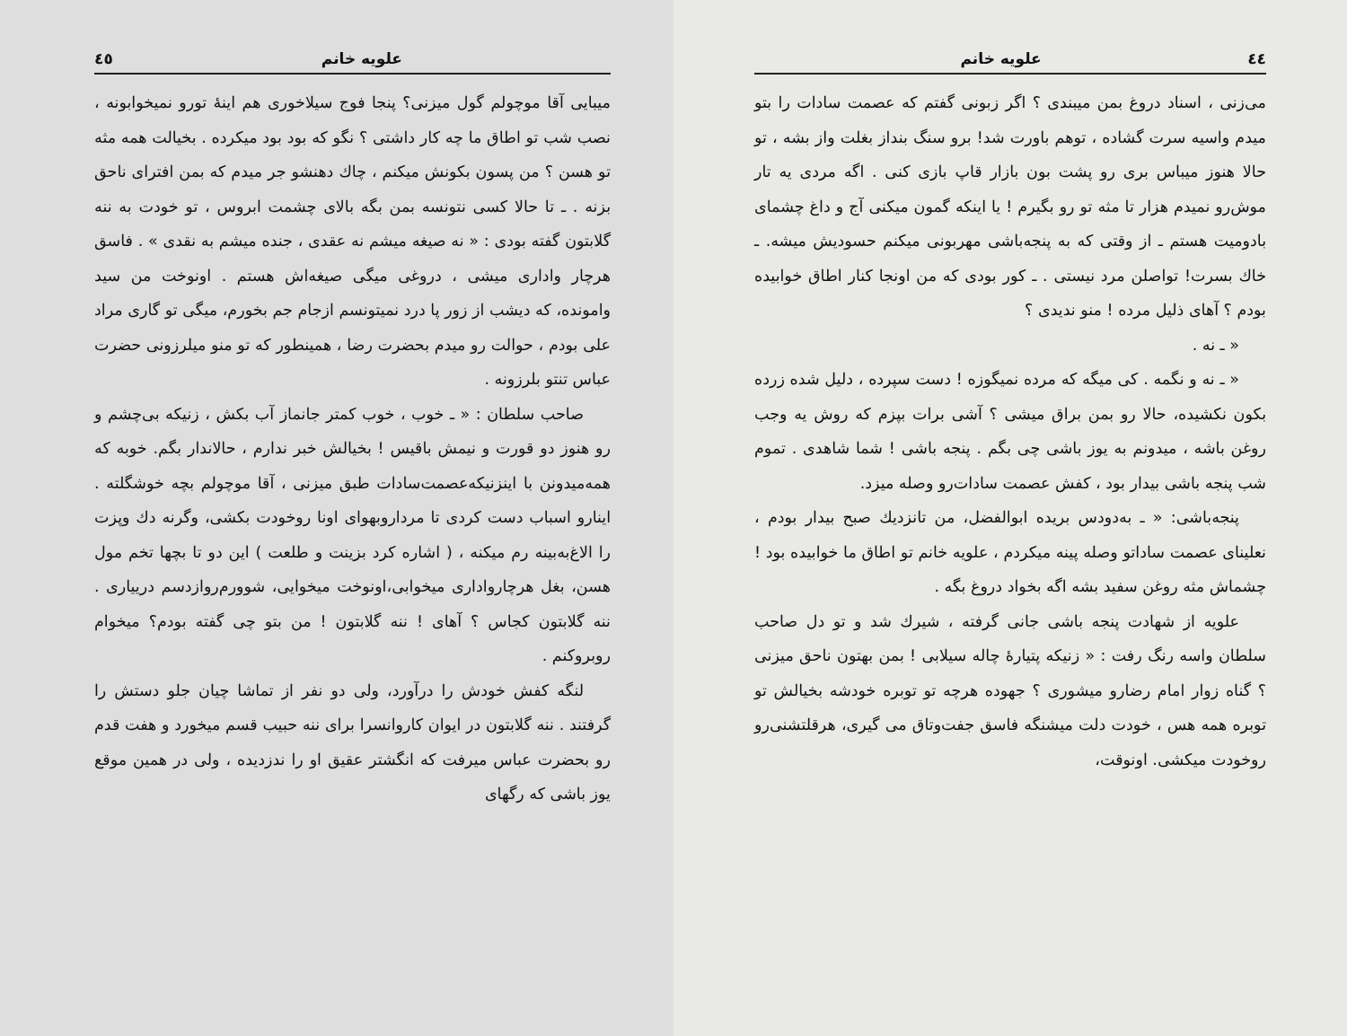٤٤ علویه خانم
می‌زنی ، اسناد دروغ بمن میبندی ؟ اگر زبونی گفتم که عصمت سادات را بتو میدم واسیه سرت گشاده ، توهم باورت شد! برو سنگ بنداز بغلت واز بشه ، تو حالا هنوز میباس بری رو پشت بون بازار قاپ بازی کنی . اگه مردی یه تار موش‌رو نمیدم هزار تا مثه تو رو بگیرم ! یا اینکه گمون میکنی آج و داغ چشمای بادومیت هستم ـ از وقتی که به پنجه‌باشی مهربونی میکنم حسودیش میشه. ـ خاك بسرت! تواصلن مرد نیستی . ـ کور بودی که من اونجا کنار اطاق خوابیده بودم ؟ آهای ذلیل مرده ! منو ندیدی ؟
« ـ نه .
« ـ نه و نگمه . کی میگه که مرده نمیگوزه ! دست سپرده ، دلیل شده زرده بکون نکشیده، حالا رو بمن براق میشی ؟ آشی برات بپزم که روش یه وجب روغن باشه ، میدونم به یوز باشی چی بگم . پنجه باشی ! شما شاهدی . تموم شب پنجه باشی بیدار بود ، کفش عصمت سادات‌رو وصله میزد.
پنجه‌باشی: « ـ به‌دودس بریده ابوالفضل، من تانزدیك صبح بیدار بودم ، نعلینای عصمت ساداتو وصله پینه میکردم ، علویه خانم تو اطاق ما خوابیده بود ! چشماش مثه روغن سفید بشه اگه بخواد دروغ بگه .
علویه از شهادت پنجه باشی جانی گرفته ، شیرك شد و تو دل صاحب سلطان واسه رنگ رفت : « زنیکه پتیارهٔ چاله سیلابی ! بمن بهتون ناحق میزنی ؟ گناه زوار امام رضارو میشوری ؟ جهوده هرچه تو توبره خودشه بخیالش تو توبره همه هس ، خودت دلت میشنگه فاسق جفت‌وتاق می گیری، هرقلتشنی‌رو روخودت میکشی. اونوقت،
علویه خانم ٤٥
میبایی آقا موچولم گول میزنی؟ پنجا فوج سیلاخوری هم اینهٔ تورو نمیخوابونه ، نصب شب تو اطاق ما چه کار داشتی ؟ نگو که بود بود میکرده . بخیالت همه مثه تو هسن ؟ من پسون بکونش میکنم ، چاك دهنشو جر میدم که بمن افترای ناحق بزنه . ـ تا حالا کسی نتونسه بمن بگه بالای چشمت ابروس ، تو خودت به ننه گلابتون گفته بودی : « نه صیغه میشم نه عقدی ، جنده میشم به نقدی » . فاسق هرچار واداری میشی ، دروغی میگی صیغه‌اش هستم . اونوخت من سید وامونده، که دیشب از زور پا درد نمیتونسم ازجام جم بخورم، میگی تو گاری مراد علی بودم ، حوالت رو میدم بحضرت رضا ، همینطور که تو منو میلرزونی حضرت عباس تنتو بلرزونه .
صاحب سلطان : « ـ خوب ، خوب کمتر جانماز آب بکش ، زنیکه بی‌چشم و رو هنوز دو قورت و نیمش باقیس ! بخیالش خبر ندارم ، حالاندار بگم. خوبه که همه‌میدونن با اینزنیکه‌عصمت‌سادات طبق میزنی ، آقا موچولم بچه خوشگلته . اینارو اسباب دست کردی تا مرداروبهوای اونا روخودت بکشی، وگرنه دك وپزت را الاغ‌به‌بینه رم میکنه ، ( اشاره کرد بزینت و طلعت ) این دو تا بچها تخم مول هسن، بغل هرچارواداری میخوابی،اونوخت میخوایی، شوورم‌روازدسم درییاری . ننه گلابتون کجاس ؟ آهای ! ننه گلابتون ! من بتو چی گفته بودم؟ میخوام روبروکنم .
لنگه کفش خودش را درآورد، ولی دو نفر از تماشا چیان جلو دستش را گرفتند . ننه گلابتون در ایوان کاروانسرا برای ننه حبیب قسم میخورد و هفت قدم رو بحضرت عباس میرفت که انگشتر عقیق او را ندزدیده ، ولی در همین موقع یوز باشی که رگهای